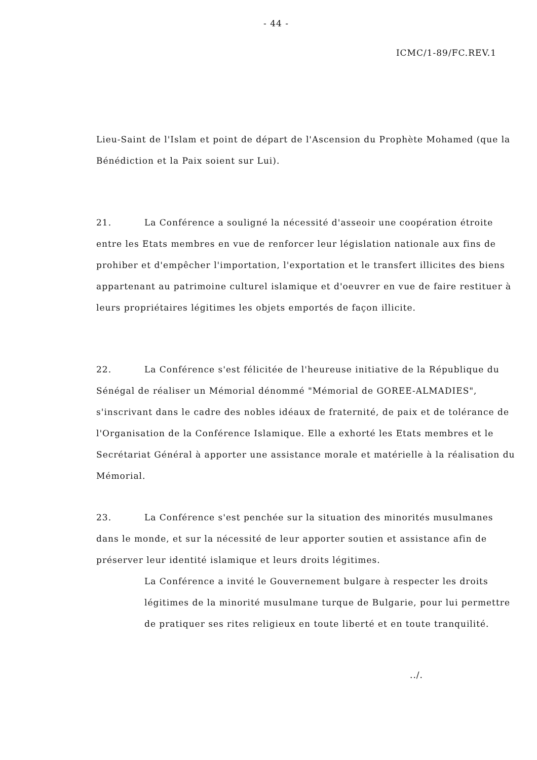- 44 -
ICMC/1-89/FC.REV.1
Lieu-Saint de l'Islam et point de départ de l'Ascension du Prophète Mohamed (que la Bénédiction et la Paix soient sur Lui).
21. La Conférence a souligné la nécessité d'asseoir une coopération étroite entre les Etats membres en vue de renforcer leur législation nationale aux fins de prohiber et d'empêcher l'importation, l'exportation et le transfert illicites des biens appartenant au patrimoine culturel islamique et d'oeuvrer en vue de faire restituer à leurs propriétaires légitimes les objets emportés de façon illicite.
22. La Conférence s'est félicitée de l'heureuse initiative de la République du Sénégal de réaliser un Mémorial dénommé "Mémorial de GOREE-ALMADIES", s'inscrivant dans le cadre des nobles idéaux de fraternité, de paix et de tolérance de l'Organisation de la Conférence Islamique. Elle a exhorté les Etats membres et le Secrétariat Général à apporter une assistance morale et matérielle à la réalisation du Mémorial.
23. La Conférence s'est penchée sur la situation des minorités musulmanes dans le monde, et sur la nécessité de leur apporter soutien et assistance afin de préserver leur identité islamique et leurs droits légitimes.
La Conférence a invité le Gouvernement bulgare à respecter les droits légitimes de la minorité musulmane turque de Bulgarie, pour lui permettre de pratiquer ses rites religieux en toute liberté et en toute tranquilité.
../.